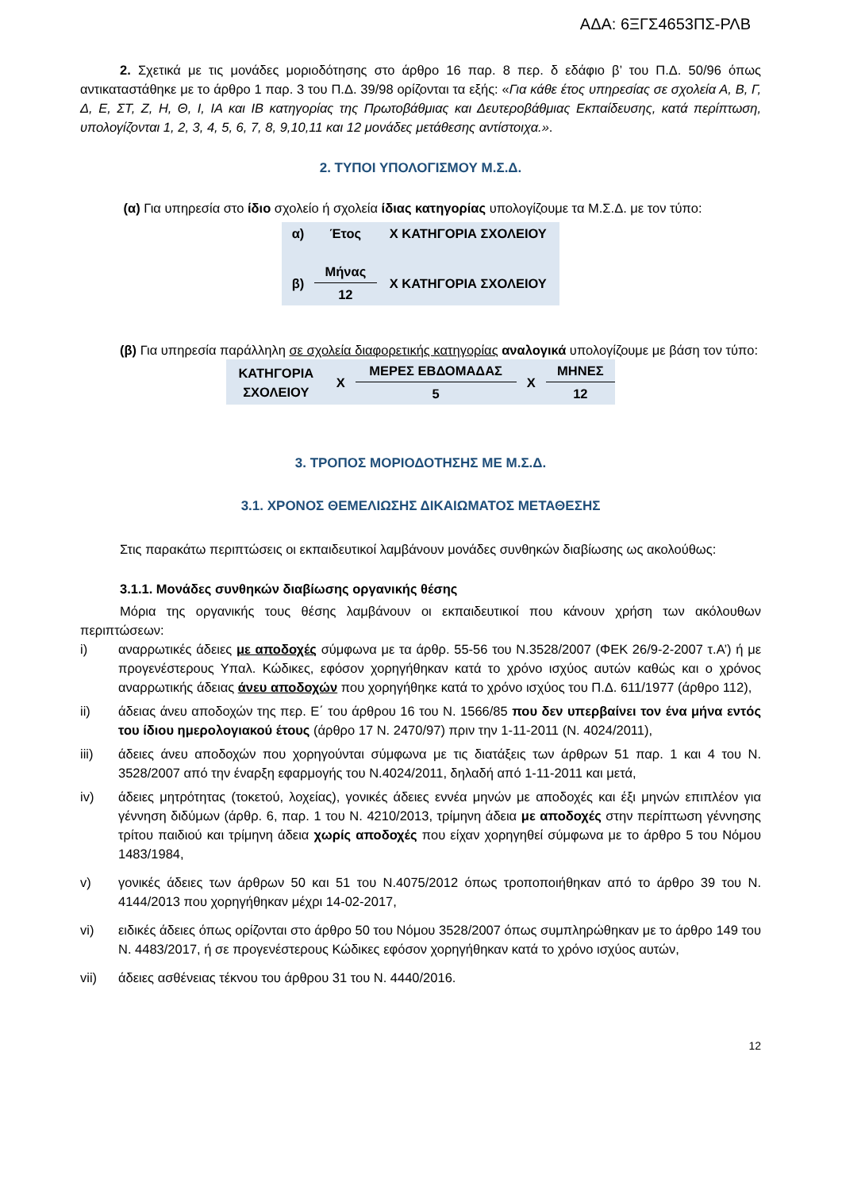ΑΔΑ: 6ΞΓΣ4653ΠΣ-ΡΛΒ
2. Σχετικά με τις μονάδες μοριοδότησης στο άρθρο 16 παρ. 8 περ. δ εδάφιο β’ του Π.Δ. 50/96 όπως αντικαταστάθηκε με το άρθρο 1 παρ. 3 του Π.Δ. 39/98 ορίζονται τα εξής: «Για κάθε έτος υπηρεσίας σε σχολεία Α, Β, Γ, Δ, Ε, ΣΤ, Ζ, Η, Θ, Ι, ΙΑ και ΙΒ κατηγορίας της Πρωτοβάθμιας και Δευτεροβάθμιας Εκπαίδευσης, κατά περίπτωση, υπολογίζονται 1, 2, 3, 4, 5, 6, 7, 8, 9,10,11 και 12 μονάδες μετάθεσης αντίστοιχα.».
2. ΤΥΠΟΙ ΥΠΟΛΟΓΙΣΜΟΥ Μ.Σ.Δ.
(α) Για υπηρεσία στο ίδιο σχολείο ή σχολεία ίδιας κατηγορίας υπολογίζουμε τα Μ.Σ.Δ. με τον τύπο:
| α) | Έτος | Χ ΚΑΤΗΓΟΡΙΑ ΣΧΟΛΕΙΟΥ |
| β) | Μήνας | Χ ΚΑΤΗΓΟΡΙΑ ΣΧΟΛΕΙΟΥ |
| | 12 | |
(β) Για υπηρεσία παράλληλη σε σχολεία διαφορετικής κατηγορίας αναλογικά υπολογίζουμε με βάση τον τύπο:
| ΚΑΤΗΓΟΡΙΑ ΣΧΟΛΕΙΟΥ | Χ | ΜΕΡΕΣ ΕΒΔΟΜΑΔΑΣ | Χ | ΜΗΝΕΣ |
| | | 5 | | 12 |
3. ΤΡΟΠΟΣ ΜΟΡΙΟΔΟΤΗΣΗΣ ΜΕ Μ.Σ.Δ.
3.1. ΧΡΟΝΟΣ ΘΕΜΕΛΙΩΣΗΣ ΔΙΚΑΙΩΜΑΤΟΣ ΜΕΤΑΘΕΣΗΣ
Στις παρακάτω περιπτώσεις οι εκπαιδευτικοί λαμβάνουν μονάδες συνθηκών διαβίωσης ως ακολούθως:
3.1.1. Μονάδες συνθηκών διαβίωσης οργανικής θέσης
Μόρια της οργανικής τους θέσης λαμβάνουν οι εκπαιδευτικοί που κάνουν χρήση των ακόλουθων περιπτώσεων:
i) αναρρωτικές άδειες με αποδοχές σύμφωνα με τα άρθρ. 55-56 του Ν.3528/2007 (ΦΕΚ 26/9-2-2007 τ.Α’) ή με προγενέστερους Υπαλ. Κώδικες, εφόσον χορηγήθηκαν κατά το χρόνο ισχύος αυτών καθώς και ο χρόνος αναρρωτικής άδειας άνευ αποδοχών που χορηγήθηκε κατά το χρόνο ισχύος του Π.Δ. 611/1977 (άρθρο 112),
ii) άδειας άνευ αποδοχών της περ. Ε΄ του άρθρου 16 του Ν. 1566/85 που δεν υπερβαίνει τον ένα μήνα εντός του ίδιου ημερολογιακού έτους (άρθρο 17 Ν. 2470/97) πριν την 1-11-2011 (Ν. 4024/2011),
iii) άδειες άνευ αποδοχών που χορηγούνται σύμφωνα με τις διατάξεις των άρθρων 51 παρ. 1 και 4 του Ν. 3528/2007 από την έναρξη εφαρμογής του Ν.4024/2011, δηλαδή από 1-11-2011 και μετά,
iv) άδειες μητρότητας (τοκετού, λοχείας), γονικές άδειες εννέα μηνών με αποδοχές και έξι μηνών επιπλέον για γέννηση διδύμων (άρθρ. 6, παρ. 1 του Ν. 4210/2013, τρίμηνη άδεια με αποδοχές στην περίπτωση γέννησης τρίτου παιδιού και τρίμηνη άδεια χωρίς αποδοχές που είχαν χορηγηθεί σύμφωνα με το άρθρο 5 του Νόμου 1483/1984,
v) γονικές άδειες των άρθρων 50 και 51 του Ν.4075/2012 όπως τροποποιήθηκαν από το άρθρο 39 του Ν. 4144/2013 που χορηγήθηκαν μέχρι 14-02-2017,
vi) ειδικές άδειες όπως ορίζονται στο άρθρο 50 του Νόμου 3528/2007 όπως συμπληρώθηκαν με το άρθρο 149 του Ν. 4483/2017, ή σε προγενέστερους Κώδικες εφόσον χορηγήθηκαν κατά το χρόνο ισχύος αυτών,
vii) άδειες ασθένειας τέκνου του άρθρου 31 του Ν. 4440/2016.
12